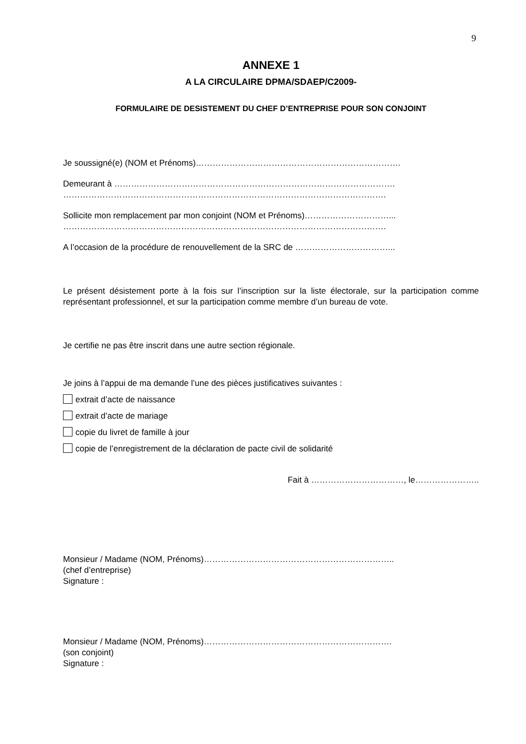9
ANNEXE 1
A LA CIRCULAIRE DPMA/SDAEP/C2009-
FORMULAIRE DE DESISTEMENT DU CHEF D’ENTREPRISE POUR SON CONJOINT
Je soussigné(e) (NOM et Prénoms)……………………………………………………………….
Demeurant à ……………………………………………………………………………………….
…………………………………………………………………………………………………….
Sollicite mon remplacement par mon conjoint (NOM et Prénoms)…………………………...
…………………………………………………………………………………………………….
A l’occasion de la procédure de renouvellement de la SRC de ……………………………...
Le présent désistement porte à la fois sur l’inscription sur la liste électorale, sur la participation comme représentant professionnel, et sur la participation comme membre d’un bureau de vote.
Je certifie ne pas être inscrit dans une autre section régionale.
Je joins à l’appui de ma demande l’une des pièces justificatives suivantes :
extrait d’acte de naissance
extrait d’acte de mariage
copie du livret de famille à jour
copie de l’enregistrement de la déclaration de pacte civil de solidarité
Fait à ……………………………, le…………………..
Monsieur / Madame (NOM, Prénoms)…………………………………………………………..
(chef d’entreprise)
Signature :
Monsieur / Madame (NOM, Prénoms)………………………………………………………….
(son conjoint)
Signature :